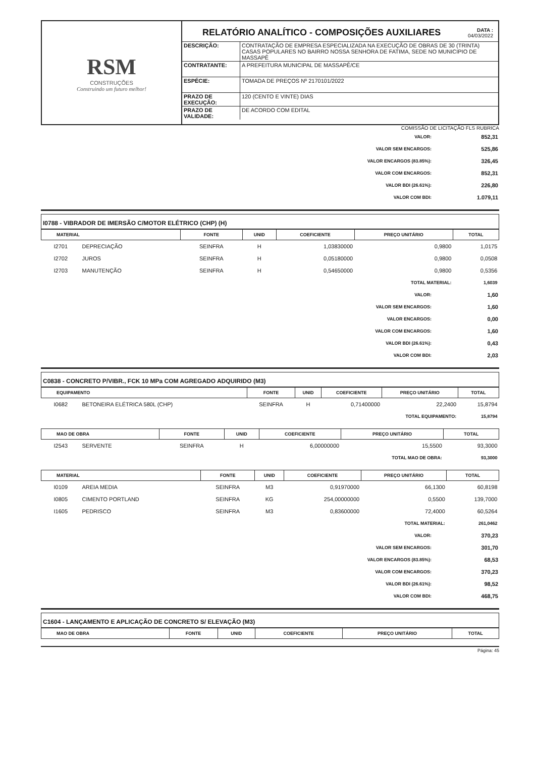RSM
CONSTRUÇÕES
Construindo um futuro melhor!
RELATÓRIO ANALÍTICO - COMPOSIÇÕES AUXILIARES DATA :
04/03/2022
| DESCRIÇÃO: | CONTRATAÇÃO DE EMPRESA ESPECIALIZADA NA EXECUÇÃO DE OBRAS DE 30 (TRINTA) CASAS POPULARES NO BAIRRO NOSSA SENHORA DE FATIMA, SEDE NO MUNICIPIO DE MASSAPÊ |
| CONTRATANTE: | A PREFEITURA MUNICIPAL DE MASSAPÊ/CE |
| ESPÉCIE: | TOMADA DE PREÇOS Nº 2170101/2022 |
| PRAZO DE EXECUÇÃO: | 120 (CENTO E VINTE) DIAS |
| PRAZO DE VALIDADE: | DE ACORDO COM EDITAL |
COMISSÃO DE LICITAÇÃO FLS RUBRICA
| VALOR: | 852,31 |
| VALOR SEM ENCARGOS: | 525,86 |
| VALOR ENCARGOS (83.85%): | 326,45 |
| VALOR COM ENCARGOS: | 852,31 |
| VALOR BDI (26.61%): | 226,80 |
| VALOR COM BDI: | 1.079,11 |
I0788 - VIBRADOR DE IMERSÃO C/MOTOR ELÉTRICO (CHP) (H)
| MATERIAL | | FONTE | UNID | COEFICIENTE | PREÇO UNITÁRIO | TOTAL |
| --- | --- | --- | --- | --- | --- | --- |
| I2701 | DEPRECIAÇÃO | SEINFRA | H | 1,03830000 | 0,9800 | 1,0175 |
| I2702 | JUROS | SEINFRA | H | 0,05180000 | 0,9800 | 0,0508 |
| I2703 | MANUTENÇÃO | SEINFRA | H | 0,54650000 | 0,9800 | 0,5356 |
| TOTAL MATERIAL: | | | | | | 1,6039 |
| VALOR: | 1,60 |
| VALOR SEM ENCARGOS: | 1,60 |
| VALOR ENCARGOS: | 0,00 |
| VALOR COM ENCARGOS: | 1,60 |
| VALOR BDI (26.61%): | 0,43 |
| VALOR COM BDI: | 2,03 |
C0838 - CONCRETO P/VIBR., FCK 10 MPa COM AGREGADO ADQUIRIDO (M3)
| EQUIPAMENTO | | FONTE | UNID | COEFICIENTE | PREÇO UNITÁRIO | TOTAL |
| --- | --- | --- | --- | --- | --- | --- |
| I0682 | BETONEIRA ELÉTRICA 580L (CHP) | SEINFRA | H | 0,71400000 | 22,2400 | 15,8794 |
| TOTAL EQUIPAMENTO: | | | | | | 15,8794 |
| MAO DE OBRA | | FONTE | UNID | COEFICIENTE | PREÇO UNITÁRIO | TOTAL |
| --- | --- | --- | --- | --- | --- | --- |
| I2543 | SERVENTE | SEINFRA | H | 6,00000000 | 15,5500 | 93,3000 |
| TOTAL MAO DE OBRA: | | | | | | 93,3000 |
| MATERIAL | | FONTE | UNID | COEFICIENTE | PREÇO UNITÁRIO | TOTAL |
| --- | --- | --- | --- | --- | --- | --- |
| I0109 | AREIA MEDIA | SEINFRA | M3 | 0,91970000 | 66,1300 | 60,8198 |
| I0805 | CIMENTO PORTLAND | SEINFRA | KG | 254,00000000 | 0,5500 | 139,7000 |
| I1605 | PEDRISCO | SEINFRA | M3 | 0,83600000 | 72,4000 | 60,5264 |
| TOTAL MATERIAL: | | | | | | 261,0462 |
| VALOR: | 370,23 |
| VALOR SEM ENCARGOS: | 301,70 |
| VALOR ENCARGOS (83.85%): | 68,53 |
| VALOR COM ENCARGOS: | 370,23 |
| VALOR BDI (26.61%): | 98,52 |
| VALOR COM BDI: | 468,75 |
C1604 - LANÇAMENTO E APLICAÇÃO DE CONCRETO S/ ELEVAÇÃO (M3)
| MAO DE OBRA | FONTE | UNID | COEFICIENTE | PREÇO UNITÁRIO | TOTAL |
| --- | --- | --- | --- | --- | --- |
Página: 45